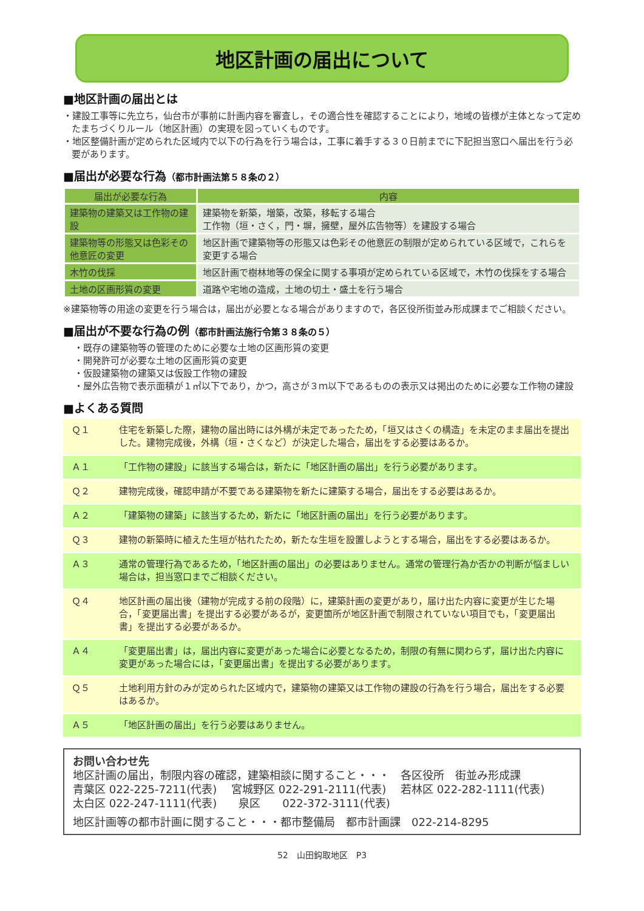地区計画の届出について
■地区計画の届出とは
・建設工事等に先立ち，仙台市が事前に計画内容を審査し，その適合性を確認することにより，地域の皆様が主体となって定めたまちづくりルール（地区計画）の実現を図っていくものです。
・地区整備計画が定められた区域内で以下の行為を行う場合は，工事に着手する３０日前までに下記担当窓口へ届出を行う必要があります。
■届出が必要な行為（都市計画法第５８条の２）
| 届出が必要な行為 | 内容 |
| --- | --- |
| 建築物の建築又は工作物の建設 | 建築物を新築，増築，改築，移転する場合 工作物（垣・さく，門・塀，擁壁，屋外広告物等）を建設する場合 |
| 建築物等の形態又は色彩その他意匠の変更 | 地区計画で建築物等の形態又は色彩その他意匠の制限が定められている区域で，これらを変更する場合 |
| 木竹の伐採 | 地区計画で樹林地等の保全に関する事項が定められている区域で，木竹の伐採をする場合 |
| 土地の区画形質の変更 | 道路や宅地の造成，土地の切土・盛土を行う場合 |
※建築物等の用途の変更を行う場合は，届出が必要となる場合がありますので，各区役所街並み形成課までご相談ください。
■届出が不要な行為の例（都市計画法施行令第３８条の５）
・既存の建築物等の管理のために必要な土地の区画形質の変更
・開発許可が必要な土地の区画形質の変更
・仮設建築物の建築又は仮設工作物の建設
・屋外広告物で表示面積が１㎡以下であり，かつ，高さが３ｍ以下であるものの表示又は掲出のために必要な工作物の建設
■よくある質問
| Ｑ１ | 住宅を新築した際，建物の届出時には外構が未定であったため，「垣又はさくの構造」を未定のまま届出を提出した。建物完成後，外構（垣・さくなど）が決定した場合，届出をする必要はあるか。 |
| Ａ１ | 「工作物の建設」に該当する場合は，新たに「地区計画の届出」を行う必要があります。 |
| Ｑ２ | 建物完成後，確認申請が不要である建築物を新たに建築する場合，届出をする必要はあるか。 |
| Ａ２ | 「建築物の建築」に該当するため，新たに「地区計画の届出」を行う必要があります。 |
| Ｑ３ | 建物の新築時に植えた生垣が枯れたため，新たな生垣を設置しようとする場合，届出をする必要はあるか。 |
| Ａ３ | 通常の管理行為であるため，「地区計画の届出」の必要はありません。通常の管理行為か否かの判断が悩ましい場合は，担当窓口までご相談ください。 |
| Ｑ４ | 地区計画の届出後（建物が完成する前の段階）に，建築計画の変更があり，届け出た内容に変更が生じた場合，「変更届出書」を提出する必要があるが，変更箇所が地区計画で制限されていない項目でも，「変更届出書」を提出する必要があるか。 |
| Ａ４ | 「変更届出書」は，届出内容に変更があった場合に必要となるため，制限の有無に関わらず，届け出た内容に変更があった場合には，「変更届出書」を提出する必要があります。 |
| Ｑ５ | 土地利用方針のみが定められた区域内で，建築物の建築又は工作物の建設の行為を行う場合，届出をする必要はあるか。 |
| Ａ５ | 「地区計画の届出」を行う必要はありません。 |
お問い合わせ先
地区計画の届出，制限内容の確認，建築相談に関すること・・・　各区役所　街並み形成課
青葉区 022-225-7211(代表)　 宮城野区 022-291-2111(代表)　 若林区 022-282-1111(代表)
太白区 022-247-1111(代表)　　泉区　　022-372-3111(代表)
地区計画等の都市計画に関すること・・・都市整備局　都市計画課　022-214-8295
52　山田鈎取地区　P3